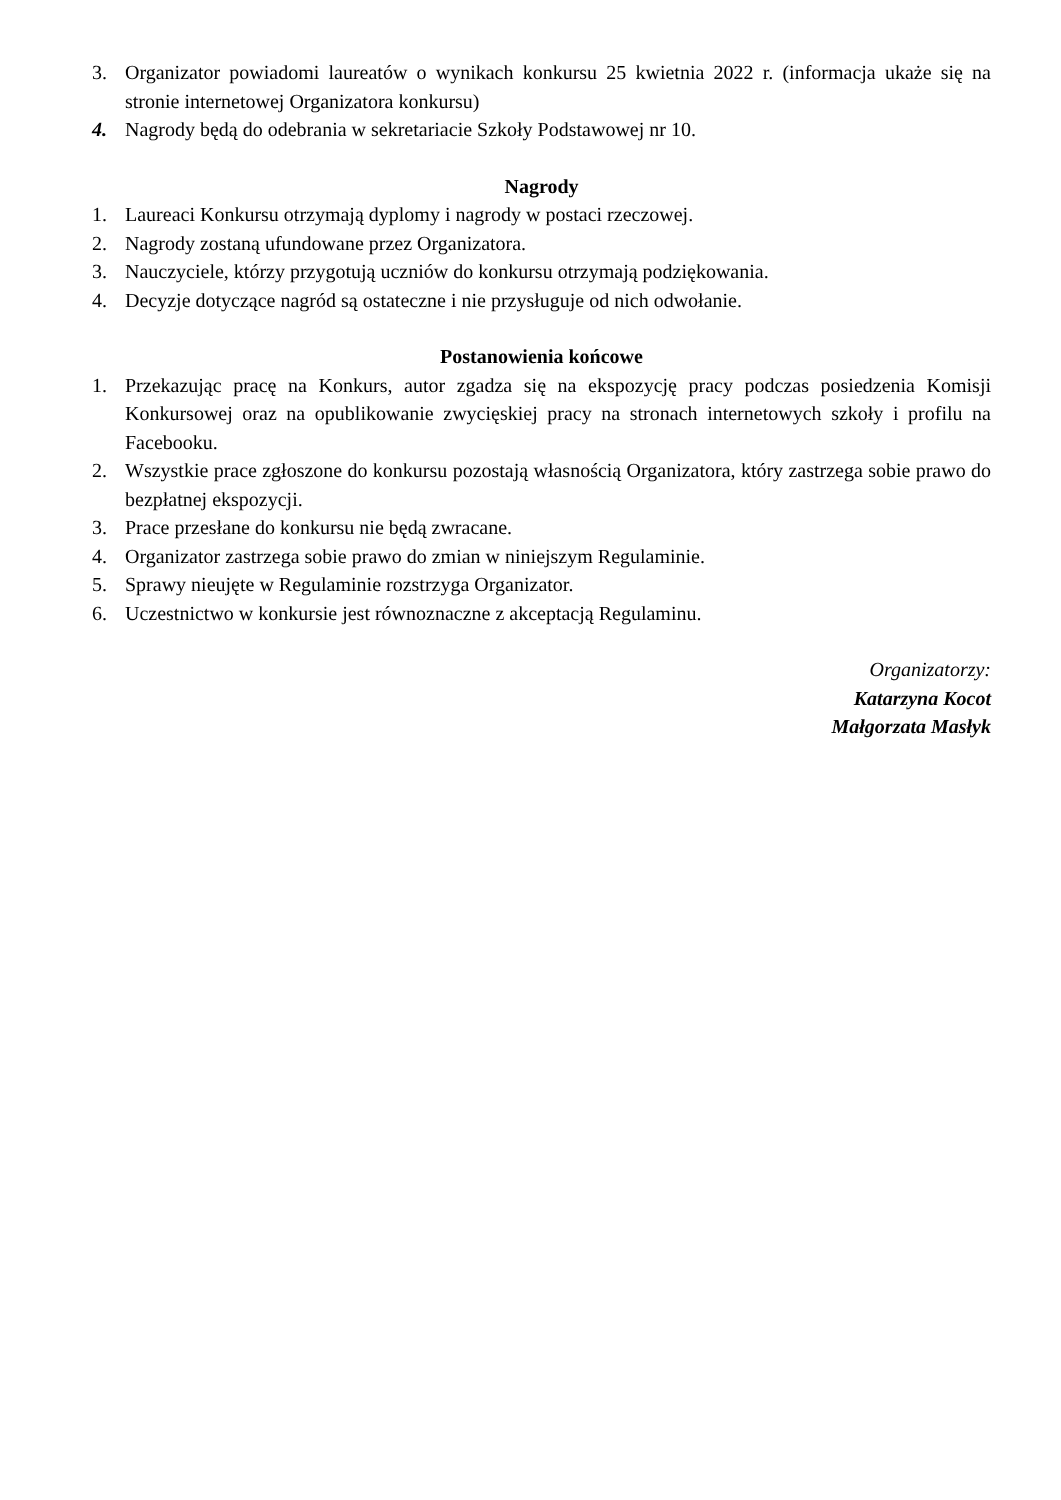3. Organizator powiadomi laureatów o wynikach konkursu 25 kwietnia 2022 r. (informacja ukaże się na stronie internetowej Organizatora konkursu)
4. Nagrody będą do odebrania w sekretariacie Szkoły Podstawowej nr 10.
Nagrody
1. Laureaci Konkursu otrzymają dyplomy i nagrody w postaci rzeczowej.
2. Nagrody zostaną ufundowane przez Organizatora.
3. Nauczyciele, którzy przygotują uczniów do konkursu otrzymają podziękowania.
4. Decyzje dotyczące nagród są ostateczne i nie przysługuje od nich odwołanie.
Postanowienia końcowe
1. Przekazując pracę na Konkurs, autor zgadza się na ekspozycję pracy podczas posiedzenia Komisji Konkursowej oraz na opublikowanie zwycięskiej pracy na stronach internetowych szkoły i profilu na Facebooku.
2. Wszystkie prace zgłoszone do konkursu pozostają własnością Organizatora, który zastrzega sobie prawo do bezpłatnej ekspozycji.
3. Prace przesłane do konkursu nie będą zwracane.
4. Organizator zastrzega sobie prawo do zmian w niniejszym Regulaminie.
5. Sprawy nieujęte w Regulaminie rozstrzyga Organizator.
6. Uczestnictwo w konkursie jest równoznaczne z akceptacją Regulaminu.
Organizatorzy:
Katarzyna Kocot
Małgorzata Masłyk